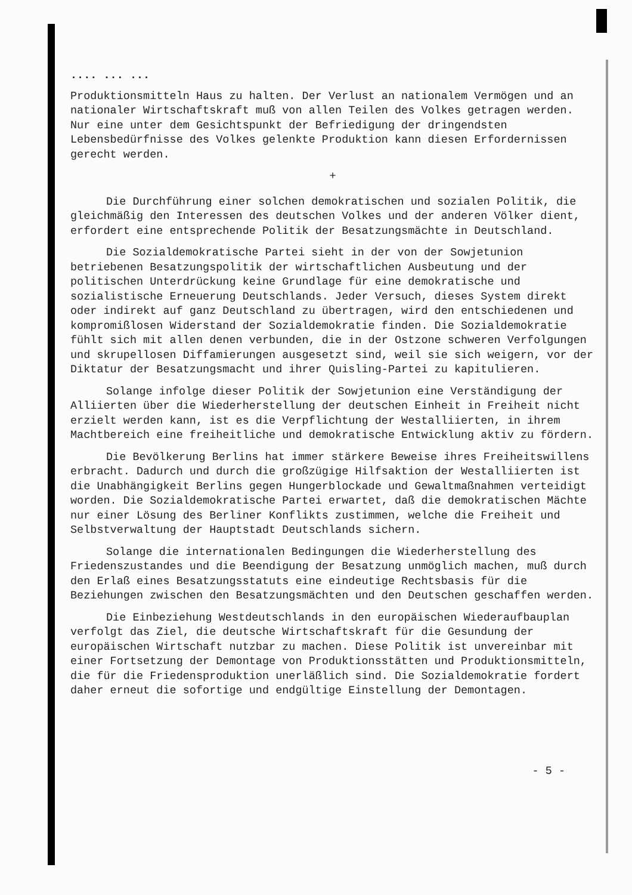.... ... ...
Produktionsmitteln Haus zu halten. Der Verlust an nationalem Vermögen und an nationaler Wirtschaftskraft muß von allen Teilen des Volkes getragen werden. Nur eine unter dem Gesichtspunkt der Befriedigung der dringendsten Lebensbedürfnisse des Volkes gelenkte Produktion kann diesen Erfordernissen gerecht werden.
+
Die Durchführung einer solchen demokratischen und sozialen Politik, die gleichmäßig den Interessen des deutschen Volkes und der anderen Völker dient, erfordert eine entsprechende Politik der Besatzungsmächte in Deutschland.
Die Sozialdemokratische Partei sieht in der von der Sowjetunion betriebenen Besatzungspolitik der wirtschaftlichen Ausbeutung und der politischen Unterdrückung keine Grundlage für eine demokratische und sozialistische Erneuerung Deutschlands. Jeder Versuch, dieses System direkt oder indirekt auf ganz Deutschland zu übertragen, wird den entschiedenen und kompromißlosen Widerstand der Sozialdemokratie finden. Die Sozialdemokratie fühlt sich mit allen denen verbunden, die in der Ostzone schweren Verfolgungen und skrupellosen Diffamierungen ausgesetzt sind, weil sie sich weigern, vor der Diktatur der Besatzungsmacht und ihrer Quisling-Partei zu kapitulieren.
Solange infolge dieser Politik der Sowjetunion eine Verständigung der Alliierten über die Wiederherstellung der deutschen Einheit in Freiheit nicht erzielt werden kann, ist es die Verpflichtung der Westalliierten, in ihrem Machtbereich eine freiheitliche und demokratische Entwicklung aktiv zu fördern.
Die Bevölkerung Berlins hat immer stärkere Beweise ihres Freiheitswillens erbracht. Dadurch und durch die großzügige Hilfsaktion der Westalliierten ist die Unabhängigkeit Berlins gegen Hungerblockade und Gewaltmaßnahmen verteidigt worden. Die Sozialdemokratische Partei erwartet, daß die demokratischen Mächte nur einer Lösung des Berliner Konflikts zustimmen, welche die Freiheit und Selbstverwaltung der Hauptstadt Deutschlands sichern.
Solange die internationalen Bedingungen die Wiederherstellung des Friedenszustandes und die Beendigung der Besatzung unmöglich machen, muß durch den Erlaß eines Besatzungsstatuts eine eindeutige Rechtsbasis für die Beziehungen zwischen den Besatzungsmächten und den Deutschen geschaffen werden.
Die Einbeziehung Westdeutschlands in den europäischen Wiederaufbauplan verfolgt das Ziel, die deutsche Wirtschaftskraft für die Gesundung der europäischen Wirtschaft nutzbar zu machen. Diese Politik ist unvereinbar mit einer Fortsetzung der Demontage von Produktionsstätten und Produktionsmitteln, die für die Friedensproduktion unerläßlich sind. Die Sozialdemokratie fordert daher erneut die sofortige und endgültige Einstellung der Demontagen.
- 5 -